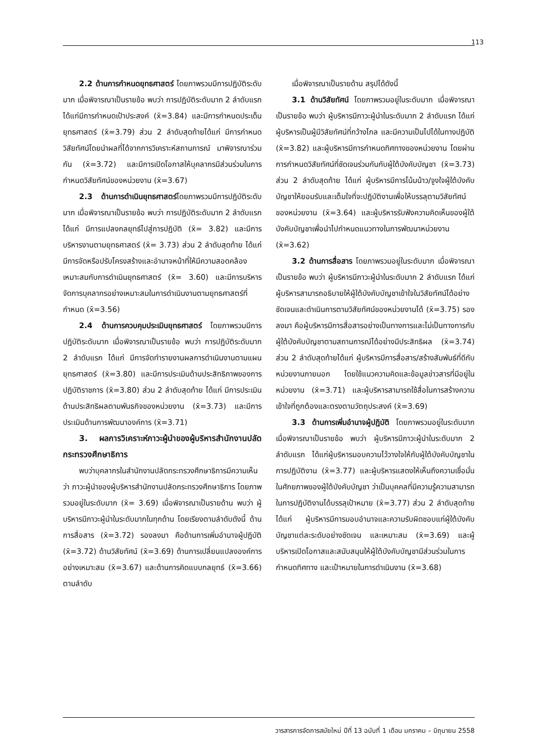113
2.2 ด้านการกำหนดยุทธศาสตร์ โดยภาพรวมมีการปฏิบัติระดับมาก เมื่อพิจารณาเป็นรายข้อ พบว่า การปฏิบัติระดับมาก 2 ลำดับแรก ได้แก่มีการกำหนดเป้าประสงค์ (x̄=3.84) และมีการกำหนดประเด็นยุทธศาสตร์ (x̄=3.79) ส่วน 2 ลำดับสุดท้ายได้แก่ มีการกำหนดวิสัยทัศน์โดยนำผลที่ได้จากการวิเคราะห์สถานการณ์ มาพิจารณาร่วมกัน (x̄=3.72) และมีการเปิดโอกาสให้บุคลากรมีส่วนร่วมในการกำหนดวิสัยทัศน์ของหน่วยงาน (x̄=3.67)
2.3 ด้านการดำเนินยุทธศาสตร์โดยภาพรวมมีการปฏิบัติระดับมาก เมื่อพิจารณาเป็นรายข้อ พบว่า การปฏิบัติระดับมาก 2 ลำดับแรก ได้แก่ มีการแปลงกลยุทธ์ไปสู่การปฏิบัติ (x̄= 3.82) และมีการบริหารงานตามยุทธศาสตร์ (x̄= 3.73) ส่วน 2 ลำดับสุดท้าย ได้แก่ มีการจัดหรือปรับโครงสร้างและอำนาจหน้าที่ให้มีความสอดคล้องเหมาะสมกับการดำเนินยุทธศาสตร์ (x̄= 3.60) และมีการบริหารจัดการบุคลากรอย่างเหมาะสมในการดำเนินงานตามยุทธศาสตร์ที่กำหนด (x̄=3.56)
2.4 ด้านการควบคุมประเมินยุทธศาสตร์ โดยภาพรวมมีการปฏิบัติระดับมาก เมื่อพิจารณาเป็นรายข้อ พบว่า การปฏิบัติระดับมาก 2 ลำดับแรก ได้แก่ มีการจัดทำรายงานผลการดำเนินงานตามแผนยุทธศาสตร์ (x̄=3.80) และมีการประเมินด้านประสิทธิภาพของการปฏิบัติราชการ (x̄=3.80) ส่วน 2 ลำดับสุดท้าย ได้แก่ มีการประเมินด้านประสิทธิผลตามพันธกิจของหน่วยงาน (x̄=3.73) และมีการประเมินด้านการพัฒนาองค์การ (x̄=3.71)
3. ผลการวิเคราะห์ภาวะผู้นำของผู้บริหารสำนักงานปลัดกระทรวงศึกษาธิการ
พบว่าบุคลากรในสำนักงานปลัดกระทรวงศึกษาธิการมีความเห็นว่า ภาวะผู้นำของผู้บริหารสำนักงานปลัดกระทรวงศึกษาธิการ โดยภาพรวมอยู่ในระดับมาก (x̄= 3.69) เมื่อพิจารณาเป็นรายด้าน พบว่า ผู้บริหารมีภาวะผู้นำในระดับมากในทุกด้าน โดยเรียงตามลำดับดังนี้ ด้านการสื่อสาร (x̄=3.72) รองลงมา คือด้านการเพิ่มอำนาจผู้ปฏิบัติ (x̄=3.72) ด้านวิสัยทัศน์ (x̄=3.69) ด้านการเปลี่ยนแปลงองค์การอย่างเหมาะสม (x̄=3.67) และด้านการคิดแบบกลยุทธ์ (x̄=3.66) ตามลำดับ
เมื่อพิจารณาเป็นรายด้าน สรุปได้ดังนี้
3.1 ด้านวิสัยทัศน์ โดยภาพรวมอยู่ในระดับมาก เมื่อพิจารณาเป็นรายข้อ พบว่า ผู้บริหารมีภาวะผู้นำในระดับมาก 2 ลำดับแรก ได้แก่ ผู้บริหารเป็นผู้มีวิสัยทัศน์ที่กว้างไกล และมีความเป็นไปได้ในทางปฏิบัติ (x̄=3.82) และผู้บริหารมีการกำหนดทิศทางของหน่วยงาน โดยผ่านการกำหนดวิสัยทัศน์ที่ชัดเจนร่วมกันกับผู้ใต้บังคับบัญชา (x̄=3.73) ส่วน 2 ลำดับสุดท้าย ได้แก่ ผู้บริหารมีการโน้มน้าว/จูงใจผู้ใต้บังคับบัญชาให้ยอมรับและเต็มใจที่จะปฏิบัติงานเพื่อให้บรรลุตามวิสัยทัศน์ของหน่วยงาน (x̄=3.64) และผู้บริหารรับฟังความคิดเห็นของผู้ใต้บังคับบัญชาเพื่อนำไปกำหนดแนวทางในการพัฒนาหน่วยงาน (x̄=3.62)
3.2 ด้านการสื่อสาร โดยภาพรวมอยู่ในระดับมาก เมื่อพิจารณาเป็นรายข้อ พบว่า ผู้บริหารมีภาวะผู้นำในระดับมาก 2 ลำดับแรก ได้แก่ ผู้บริหารสามารถอธิบายให้ผู้ใต้บังคับบัญชาเข้าใจในวิสัยทัศน์ได้อย่างชัดเจนและดำเนินการตามวิสัยทัศน์ของหน่วยงานได้ (x̄=3.75) รองลงมา คือผู้บริหารมีการสื่อสารอย่างเป็นทางการและไม่เป็นทางการกับผู้ใต้บังคับบัญชาตามสถานการณ์ได้อย่างมีประสิทธิผล (x̄=3.74) ส่วน 2 ลำดับสุดท้ายได้แก่ ผู้บริหารมีการสื่อสาร/สร้างสัมพันธ์ที่ดีกับหน่วยงานภายนอก โดยใช้แนวความคิดและข้อมูลข่าวสารที่มีอยู่ในหน่วยงาน (x̄=3.71) และผู้บริหารสามารถใช้สื่อในการสร้างความเข้าใจที่ถูกต้องและตรงตามวัตถุประสงค์ (x̄=3.69)
3.3 ด้านการเพิ่มอำนาจผู้ปฏิบัติ โดยภาพรวมอยู่ในระดับมาก เมื่อพิจารณาเป็นรายข้อ พบว่า ผู้บริหารมีภาวะผู้นำในระดับมาก 2 ลำดับแรก ได้แก่ผู้บริหารมอบความไว้วางใจให้กับผู้ใต้บังคับบัญชาในการปฏิบัติงาน (x̄=3.77) และผู้บริหารแสดงให้เห็นถึงความเชื่อมั่นในศักยภาพของผู้ใต้บังคับบัญชา ว่าเป็นบุคคลที่มีความรู้ความสามารถในการปฏิบัติงานได้บรรลุเป้าหมาย (x̄=3.77) ส่วน 2 ลำดับสุดท้าย ได้แก่ ผู้บริหารมีการมอบอำนาจและความรับผิดชอบแก่ผู้ใต้บังคับบัญชาแต่ละระดับอย่างชัดเจน และเหมาะสม (x̄=3.69) และผู้บริหารเปิดโอกาสและสนับสนุนให้ผู้ใต้บังคับบัญชามีส่วนร่วมในการกำหนดทิศทาง และเป้าหมายในการดำเนินงาน (x̄=3.68)
วารสารการจัดการสมัยใหม่ ปีที่ 13 ฉบับที่ 1 เดือน มกราคม – มิถุนายน 2558